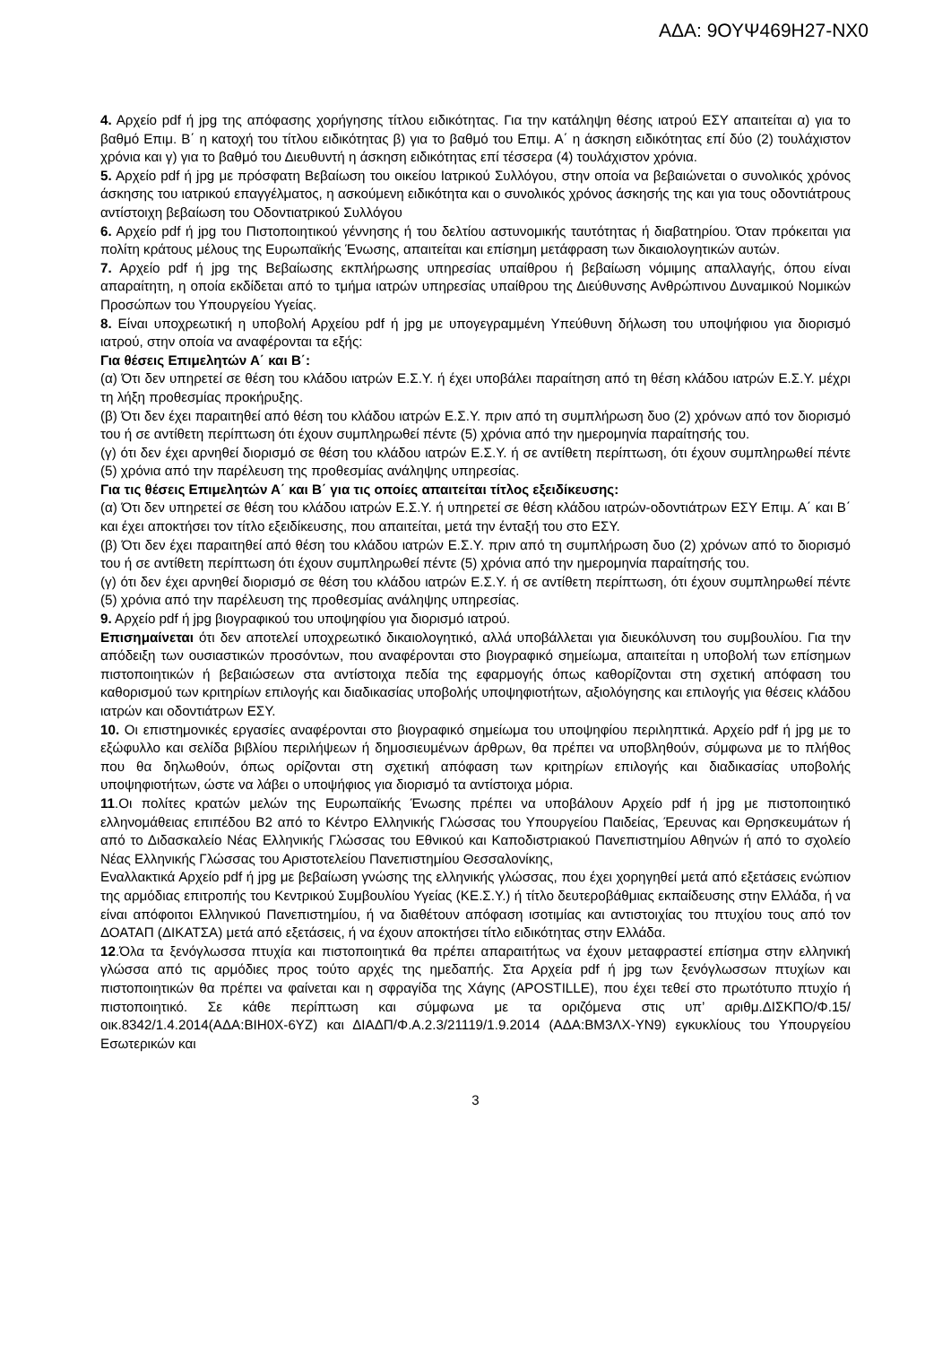ΑΔΑ: 9ΟΥΨ469Η27-ΝΧ0
4. Αρχείο pdf ή jpg της απόφασης χορήγησης τίτλου ειδικότητας. Για την κατάληψη θέσης ιατρού ΕΣΥ απαιτείται α) για το βαθμό Επιμ. Β΄ η κατοχή του τίτλου ειδικότητας β) για το βαθμό του Επιμ. Α΄ η άσκηση ειδικότητας επί δύο (2) τουλάχιστον χρόνια και γ) για το βαθμό του Διευθυντή η άσκηση ειδικότητας επί τέσσερα (4) τουλάχιστον χρόνια.
5. Αρχείο pdf ή jpg με πρόσφατη Βεβαίωση του οικείου Ιατρικού Συλλόγου, στην οποία να βεβαιώνεται ο συνολικός χρόνος άσκησης του ιατρικού επαγγέλματος, η ασκούμενη ειδικότητα και ο συνολικός χρόνος άσκησής της και για τους οδοντιάτρους αντίστοιχη βεβαίωση του Οδοντιατρικού Συλλόγου
6. Αρχείο pdf ή jpg του Πιστοποιητικού γέννησης ή του δελτίου αστυνομικής ταυτότητας ή διαβατηρίου. Όταν πρόκειται για πολίτη κράτους μέλους της Ευρωπαϊκής Ένωσης, απαιτείται και επίσημη μετάφραση των δικαιολογητικών αυτών.
7. Αρχείο pdf ή jpg της Βεβαίωσης εκπλήρωσης υπηρεσίας υπαίθρου ή βεβαίωση νόμιμης απαλλαγής, όπου είναι απαραίτητη, η οποία εκδίδεται από το τμήμα ιατρών υπηρεσίας υπαίθρου της Διεύθυνσης Ανθρώπινου Δυναμικού Νομικών Προσώπων του Υπουργείου Υγείας.
8. Είναι υποχρεωτική η υποβολή Αρχείου pdf ή jpg με υπογεγραμμένη Υπεύθυνη δήλωση του υποψήφιου για διορισμό ιατρού, στην οποία να αναφέρονται τα εξής:
Για θέσεις Επιμελητών Α΄ και Β΄:
(α) Ότι δεν υπηρετεί σε θέση του κλάδου ιατρών Ε.Σ.Υ. ή έχει υποβάλει παραίτηση από τη θέση κλάδου ιατρών Ε.Σ.Υ. μέχρι τη λήξη προθεσμίας προκήρυξης.
(β) Ότι δεν έχει παραιτηθεί από θέση του κλάδου ιατρών Ε.Σ.Υ. πριν από τη συμπλήρωση δυο (2) χρόνων από τον διορισμό του ή σε αντίθετη περίπτωση ότι έχουν συμπληρωθεί πέντε (5) χρόνια από την ημερομηνία παραίτησής του.
(γ) ότι δεν έχει αρνηθεί διορισμό σε θέση του κλάδου ιατρών Ε.Σ.Υ. ή σε αντίθετη περίπτωση, ότι έχουν συμπληρωθεί πέντε (5) χρόνια από την παρέλευση της προθεσμίας ανάληψης υπηρεσίας.
Για τις θέσεις Επιμελητών Α΄ και Β΄ για τις οποίες απαιτείται τίτλος εξειδίκευσης:
(α) Ότι δεν υπηρετεί σε θέση του κλάδου ιατρών Ε.Σ.Υ. ή υπηρετεί σε θέση κλάδου ιατρών-οδοντιάτρων ΕΣΥ Επιμ. Α΄ και Β΄ και έχει αποκτήσει τον τίτλο εξειδίκευσης, που απαιτείται, μετά την ένταξή του στο ΕΣΥ.
(β) Ότι δεν έχει παραιτηθεί από θέση του κλάδου ιατρών Ε.Σ.Υ. πριν από τη συμπλήρωση δυο (2) χρόνων από το διορισμό του ή σε αντίθετη περίπτωση ότι έχουν συμπληρωθεί πέντε (5) χρόνια από την ημερομηνία παραίτησής του.
(γ) ότι δεν έχει αρνηθεί διορισμό σε θέση του κλάδου ιατρών Ε.Σ.Υ. ή σε αντίθετη περίπτωση, ότι έχουν συμπληρωθεί πέντε (5) χρόνια από την παρέλευση της προθεσμίας ανάληψης υπηρεσίας.
9. Αρχείο pdf ή jpg βιογραφικού του υποψηφίου για διορισμό ιατρού.
Επισημαίνεται ότι δεν αποτελεί υποχρεωτικό δικαιολογητικό, αλλά υποβάλλεται για διευκόλυνση του συμβουλίου. Για την απόδειξη των ουσιαστικών προσόντων, που αναφέρονται στο βιογραφικό σημείωμα, απαιτείται η υποβολή των επίσημων πιστοποιητικών ή βεβαιώσεων στα αντίστοιχα πεδία της εφαρμογής όπως καθορίζονται στη σχετική απόφαση του καθορισμού των κριτηρίων επιλογής και διαδικασίας υποβολής υποψηφιοτήτων, αξιολόγησης και επιλογής για θέσεις κλάδου ιατρών και οδοντιάτρων ΕΣΥ.
10. Οι επιστημονικές εργασίες αναφέρονται στο βιογραφικό σημείωμα του υποψηφίου περιληπτικά. Αρχείο pdf ή jpg με το εξώφυλλο και σελίδα βιβλίου περιλήψεων ή δημοσιευμένων άρθρων, θα πρέπει να υποβληθούν, σύμφωνα με το πλήθος που θα δηλωθούν, όπως ορίζονται στη σχετική απόφαση των κριτηρίων επιλογής και διαδικασίας υποβολής υποψηφιοτήτων, ώστε να λάβει ο υποψήφιος για διορισμό τα αντίστοιχα μόρια.
11.Οι πολίτες κρατών μελών της Ευρωπαϊκής Ένωσης πρέπει να υποβάλουν Αρχείο pdf ή jpg με πιστοποιητικό ελληνομάθειας επιπέδου Β2 από το Κέντρο Ελληνικής Γλώσσας του Υπουργείου Παιδείας, Έρευνας και Θρησκευμάτων ή από το Διδασκαλείο Νέας Ελληνικής Γλώσσας του Εθνικού και Καποδιστριακού Πανεπιστημίου Αθηνών ή από το σχολείο Νέας Ελληνικής Γλώσσας του Αριστοτελείου Πανεπιστημίου Θεσσαλονίκης,
Εναλλακτικά Αρχείο pdf ή jpg με βεβαίωση γνώσης της ελληνικής γλώσσας, που έχει χορηγηθεί μετά από εξετάσεις ενώπιον της αρμόδιας επιτροπής του Κεντρικού Συμβουλίου Υγείας (ΚΕ.Σ.Υ.) ή τίτλο δευτεροβάθμιας εκπαίδευσης στην Ελλάδα, ή να είναι απόφοιτοι Ελληνικού Πανεπιστημίου, ή να διαθέτουν απόφαση ισοτιμίας και αντιστοιχίας του πτυχίου τους από τον ΔΟΑΤΑΠ (ΔΙΚΑΤΣΑ) μετά από εξετάσεις, ή να έχουν αποκτήσει τίτλο ειδικότητας στην Ελλάδα.
12.Όλα τα ξενόγλωσσα πτυχία και πιστοποιητικά θα πρέπει απαραιτήτως να έχουν μεταφραστεί επίσημα στην ελληνική γλώσσα από τις αρμόδιες προς τούτο αρχές της ημεδαπής. Στα Αρχεία pdf ή jpg των ξενόγλωσσων πτυχίων και πιστοποιητικών θα πρέπει να φαίνεται και η σφραγίδα της Χάγης (APOSTILLE), που έχει τεθεί στο πρωτότυπο πτυχίο ή πιστοποιητικό. Σε κάθε περίπτωση και σύμφωνα με τα οριζόμενα στις υπ’ αριθμ.ΔΙΣΚΠΟ/Φ.15/οικ.8342/1.4.2014(ΑΔΑ:ΒΙΗ0Χ-6ΥΖ) και ΔΙΑΔΠ/Φ.Α.2.3/21119/1.9.2014 (ΑΔΑ:ΒΜ3ΛΧ-ΥΝ9) εγκυκλίους του Υπουργείου Εσωτερικών και
3